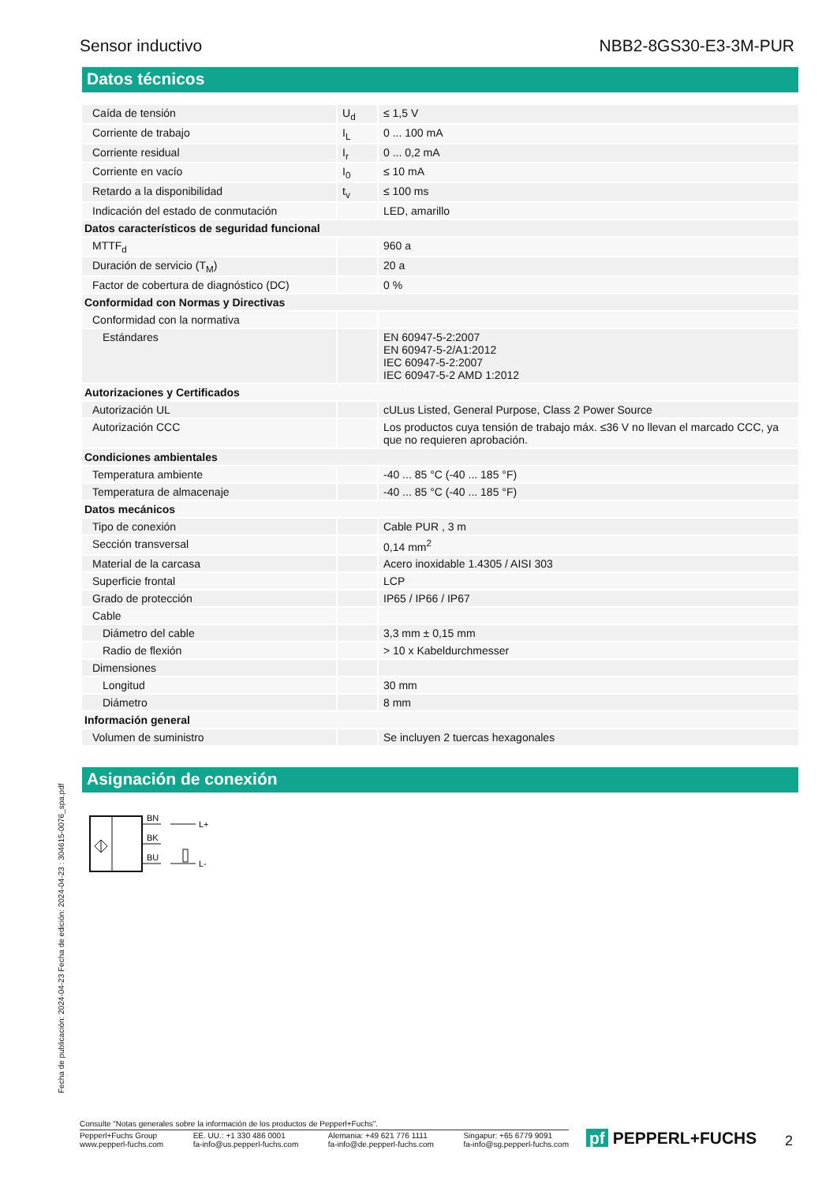Sensor inductivo NBB2-8GS30-E3-3M-PUR
Datos técnicos
| Caída de tensión | U<sub>d</sub> | ≤ 1,5 V |
| Corriente de trabajo | I<sub>L</sub> | 0 ... 100 mA |
| Corriente residual | I<sub>r</sub> | 0 ... 0,2 mA |
| Corriente en vacío | I<sub>0</sub> | ≤ 10 mA |
| Retardo a la disponibilidad | t<sub>v</sub> | ≤ 100 ms |
| Indicación del estado de conmutación | | LED, amarillo |
| Datos característicos de seguridad funcional | | |
| MTTF<sub>d</sub> | | 960 a |
| Duración de servicio (T<sub>M</sub>) | | 20 a |
| Factor de cobertura de diagnóstico (DC) | | 0 % |
| Conformidad con Normas y Directivas | | |
| Conformidad con la normativa | | |
| Estándares | | EN 60947-5-2:2007 EN 60947-5-2/A1:2012 IEC 60947-5-2:2007 IEC 60947-5-2 AMD 1:2012 |
| Autorizaciones y Certificados | | |
| Autorización UL | | cULus Listed, General Purpose, Class 2 Power Source |
| Autorización CCC | | Los productos cuya tensión de trabajo máx. ≤36 V no llevan el marcado CCC, ya que no requieren aprobación. |
| Condiciones ambientales | | |
| Temperatura ambiente | | -40 ... 85 °C (-40 ... 185 °F) |
| Temperatura de almacenaje | | -40 ... 85 °C (-40 ... 185 °F) |
| Datos mecánicos | | |
| Tipo de conexión | | Cable PUR , 3 m |
| Sección transversal | | 0,14 mm<sup>2</sup> |
| Material de la carcasa | | Acero inoxidable 1.4305 / AISI 303 |
| Superficie frontal | | LCP |
| Grado de protección | | IP65 / IP66 / IP67 |
| Cable | | |
| Diámetro del cable | | 3,3 mm ± 0,15 mm |
| Radio de flexión | | > 10 x Kabeldurchmesser |
| Dimensiones | | |
| Longitud | | 30 mm |
| Diámetro | | 8 mm |
| Información general | | |
| Volumen de suministro | | Se incluyen 2 tuercas hexagonales |
Asignación de conexión
BN
BK
BU
L+
L-
Fecha de publicación: 2024-04-23 Fecha de edición: 2024-04-23 : 304615-0076_spa.pdf
Consulte "Notas generales sobre la información de los productos de Pepperl+Fuchs".
Pepperl+Fuchs Group
www.pepperl-fuchs.com EE. UU.: +1 330 486 0001
fa-info@us.pepperl-fuchs.com Alemania: +49 621 776 1111
fa-info@de.pepperl-fuchs.com Singapur: +65 6779 9091
fa-info@sg.pepperl-fuchs.com
pf PEPPERL+FUCHS 2